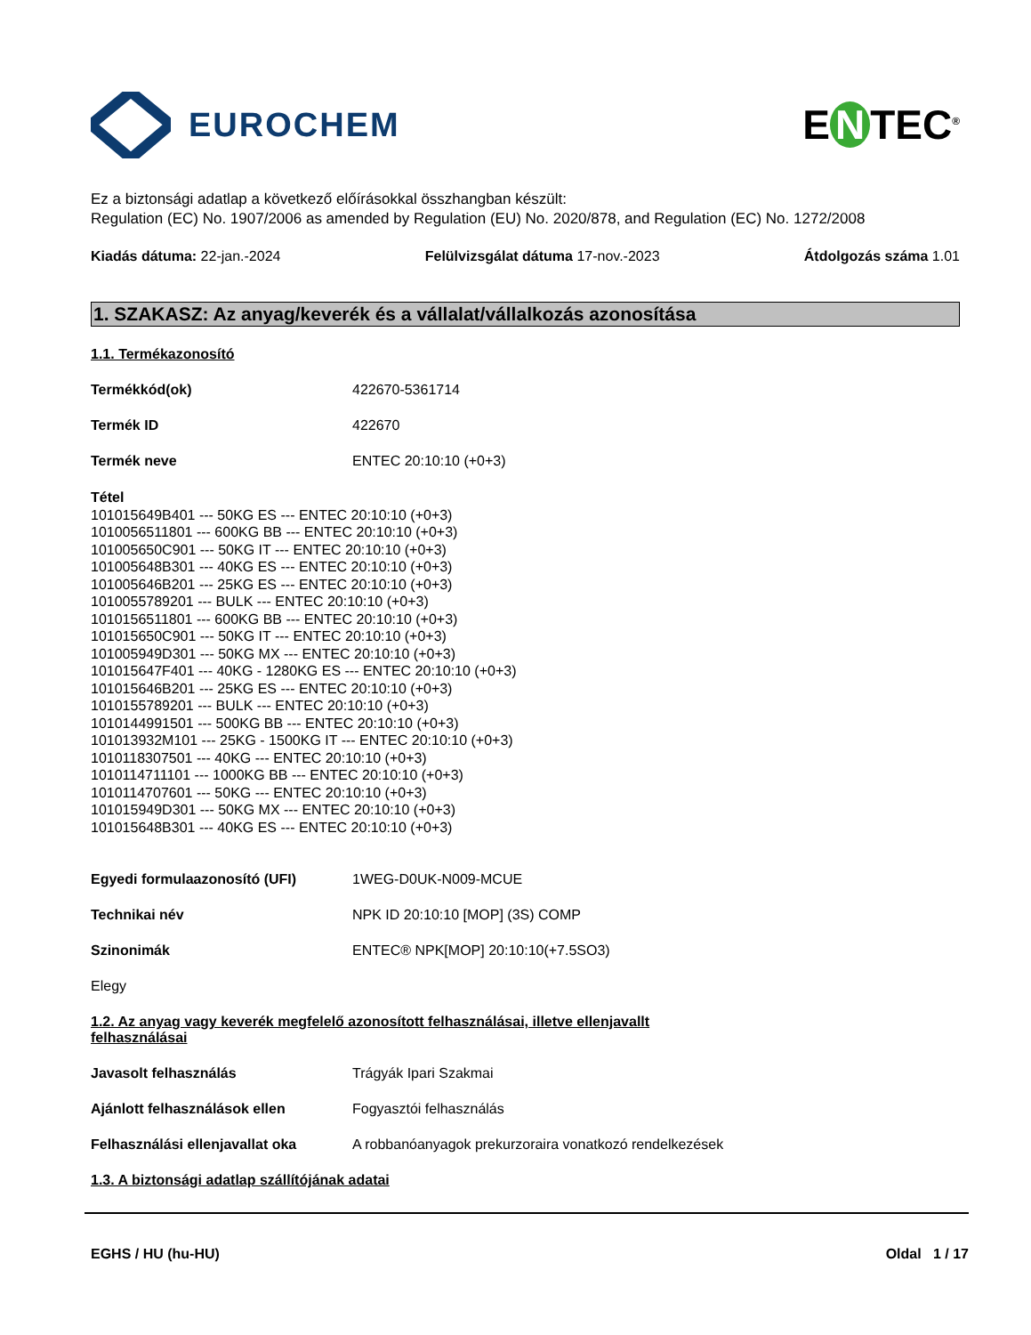EUROCHEM
E N TEC<sup>®</sup>
Ez a biztonsági adatlap a következő előírásokkal összhangban készült:
Regulation (EC) No. 1907/2006 as amended by Regulation (EU) No. 2020/878, and Regulation (EC) No. 1272/2008
Kiadás dátuma: 22-jan.-2024 Felülvizsgálat dátuma 17-nov.-2023 Átdolgozás száma 1.01
1. SZAKASZ: Az anyag/keverék és a vállalat/vállalkozás azonosítása
1.1. Termékazonosító
Termékkód(ok) 422670-5361714
Termék ID 422670
Termék neve ENTEC 20:10:10 (+0+3)
Tétel
101015649B401 --- 50KG ES --- ENTEC 20:10:10 (+0+3)
1010056511801 --- 600KG BB --- ENTEC 20:10:10 (+0+3)
101005650C901 --- 50KG IT --- ENTEC 20:10:10 (+0+3)
101005648B301 --- 40KG ES --- ENTEC 20:10:10 (+0+3)
101005646B201 --- 25KG ES --- ENTEC 20:10:10 (+0+3)
1010055789201 --- BULK --- ENTEC 20:10:10 (+0+3)
1010156511801 --- 600KG BB --- ENTEC 20:10:10 (+0+3)
101015650C901 --- 50KG IT --- ENTEC 20:10:10 (+0+3)
101005949D301 --- 50KG MX --- ENTEC 20:10:10 (+0+3)
101015647F401 --- 40KG - 1280KG ES --- ENTEC 20:10:10 (+0+3)
101015646B201 --- 25KG ES --- ENTEC 20:10:10 (+0+3)
1010155789201 --- BULK --- ENTEC 20:10:10 (+0+3)
1010144991501 --- 500KG BB --- ENTEC 20:10:10 (+0+3)
101013932M101 --- 25KG - 1500KG IT --- ENTEC 20:10:10 (+0+3)
1010118307501 --- 40KG --- ENTEC 20:10:10 (+0+3)
1010114711101 --- 1000KG BB --- ENTEC 20:10:10 (+0+3)
1010114707601 --- 50KG --- ENTEC 20:10:10 (+0+3)
101015949D301 --- 50KG MX --- ENTEC 20:10:10 (+0+3)
101015648B301 --- 40KG ES --- ENTEC 20:10:10 (+0+3)
Egyedi formulaazonosító (UFI) 1WEG-D0UK-N009-MCUE
Technikai név NPK ID 20:10:10 [MOP] (3S) COMP
Szinonimák ENTEC® NPK[MOP] 20:10:10(+7.5SO3)
Elegy
1.2. Az anyag vagy keverék megfelelő azonosított felhasználásai, illetve ellenjavallt
felhasználásai
Javasolt felhasználás Trágyák Ipari Szakmai
Ajánlott felhasználások ellen Fogyasztói felhasználás
Felhasználási ellenjavallat oka A robbanóanyagok prekurzoraira vonatkozó rendelkezések
1.3. A biztonsági adatlap szállítójának adatai
EGHS / HU (hu-HU) Oldal 1 / 17